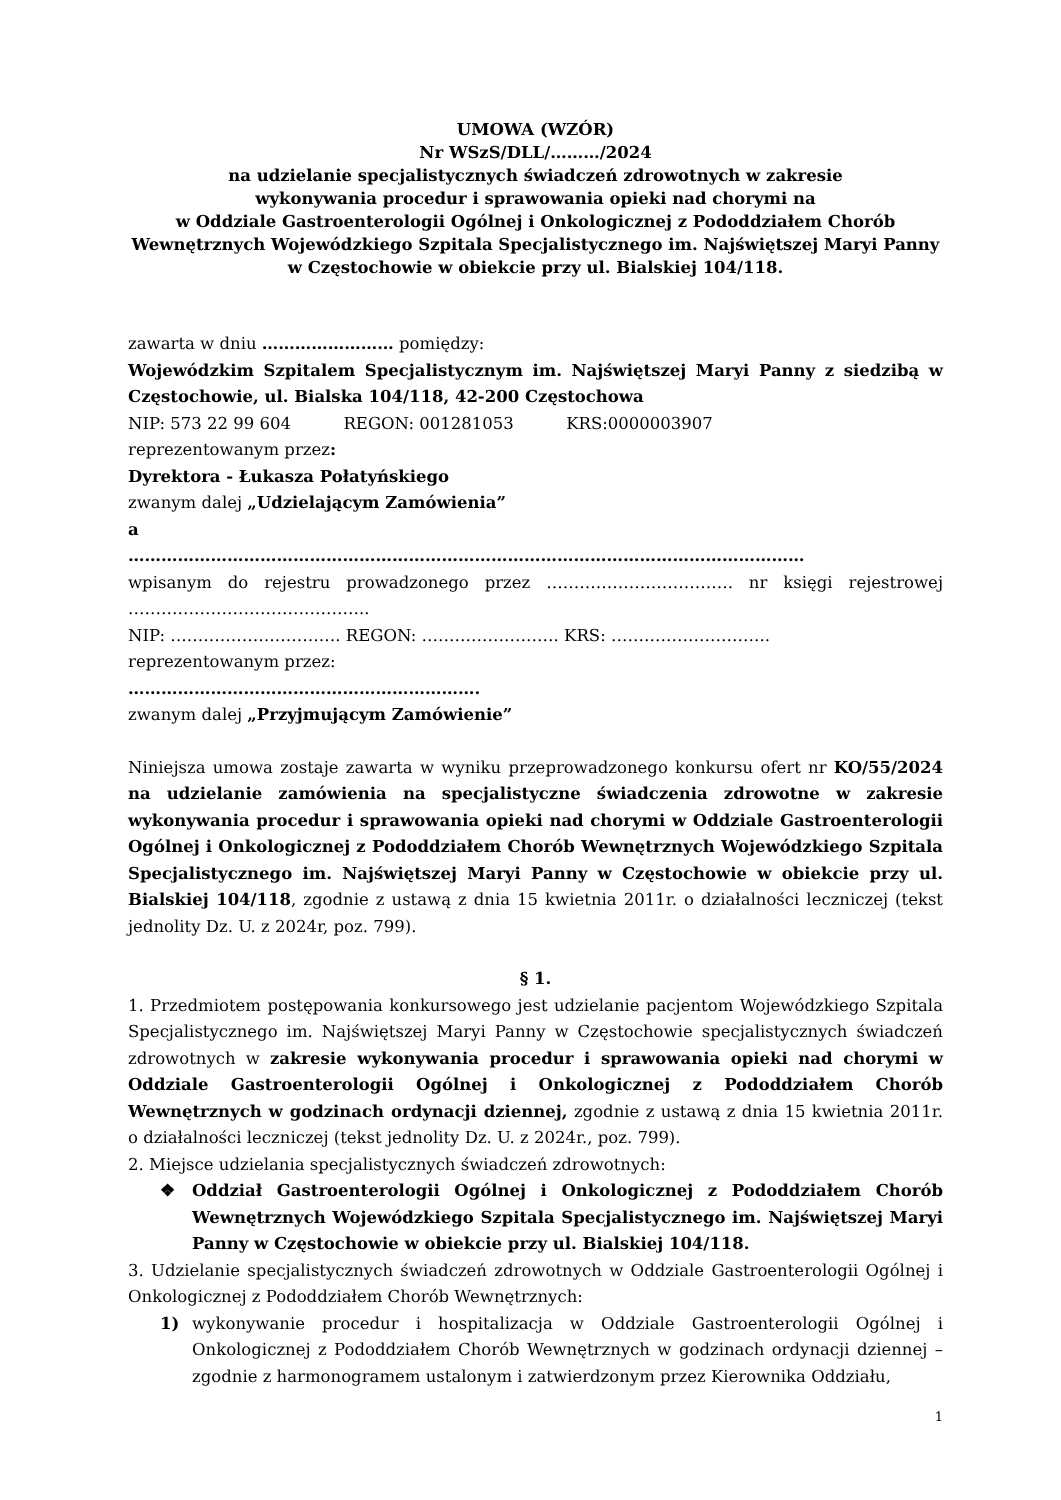UMOWA (WZÓR)
Nr WSzS/DLL/………/2024
na udzielanie specjalistycznych świadczeń zdrowotnych w zakresie
wykonywania procedur i sprawowania opieki nad chorymi na
w Oddziale Gastroenterologii Ogólnej i Onkologicznej z Pododdziałem Chorób
Wewnętrznych Wojewódzkiego Szpitala Specjalistycznego im. Najświętszej Maryi Panny
w Częstochowie w obiekcie przy ul. Bialskiej 104/118.
zawarta w dniu …………………… pomiędzy:
Wojewódzkim Szpitalem Specjalistycznym im. Najświętszej Maryi Panny z siedzibą w Częstochowie, ul. Bialska 104/118, 42-200 Częstochowa
NIP: 573 22 99 604 REGON: 001281053 KRS:0000003907
reprezentowanym przez:
Dyrektora - Łukasza Połatyńskiego
zwanym dalej „Udzielającym Zamówienia”
a
……………………………………………………………………………………………………………
wpisanym do rejestru prowadzonego przez ……………………………. nr księgi rejestrowej ……………………………………..
NIP: …………………………. REGON: ……………………. KRS: ………………………..
reprezentowanym przez:
……………………………………………………….
zwanym dalej „Przyjmującym Zamówienie”
Niniejsza umowa zostaje zawarta w wyniku przeprowadzonego konkursu ofert nr KO/55/2024 na udzielanie zamówienia na specjalistyczne świadczenia zdrowotne w zakresie wykonywania procedur i sprawowania opieki nad chorymi w Oddziale Gastroenterologii Ogólnej i Onkologicznej z Pododdziałem Chorób Wewnętrznych Wojewódzkiego Szpitala Specjalistycznego im. Najświętszej Maryi Panny w Częstochowie w obiekcie przy ul. Bialskiej 104/118, zgodnie z ustawą z dnia 15 kwietnia 2011r. o działalności leczniczej (tekst jednolity Dz. U. z 2024r, poz. 799).
§ 1.
1. Przedmiotem postępowania konkursowego jest udzielanie pacjentom Wojewódzkiego Szpitala Specjalistycznego im. Najświętszej Maryi Panny w Częstochowie specjalistycznych świadczeń zdrowotnych w zakresie wykonywania procedur i sprawowania opieki nad chorymi w Oddziale Gastroenterologii Ogólnej i Onkologicznej z Pododdziałem Chorób Wewnętrznych w godzinach ordynacji dziennej, zgodnie z ustawą z dnia 15 kwietnia 2011r. o działalności leczniczej (tekst jednolity Dz. U. z 2024r., poz. 799).
2. Miejsce udzielania specjalistycznych świadczeń zdrowotnych:
❖ Oddział Gastroenterologii Ogólnej i Onkologicznej z Pododdziałem Chorób Wewnętrznych Wojewódzkiego Szpitala Specjalistycznego im. Najświętszej Maryi Panny w Częstochowie w obiekcie przy ul. Bialskiej 104/118.
3. Udzielanie specjalistycznych świadczeń zdrowotnych w Oddziale Gastroenterologii Ogólnej i Onkologicznej z Pododdziałem Chorób Wewnętrznych:
1) wykonywanie procedur i hospitalizacja w Oddziale Gastroenterologii Ogólnej i Onkologicznej z Pododdziałem Chorób Wewnętrznych w godzinach ordynacji dziennej – zgodnie z harmonogramem ustalonym i zatwierdzonym przez Kierownika Oddziału,
1